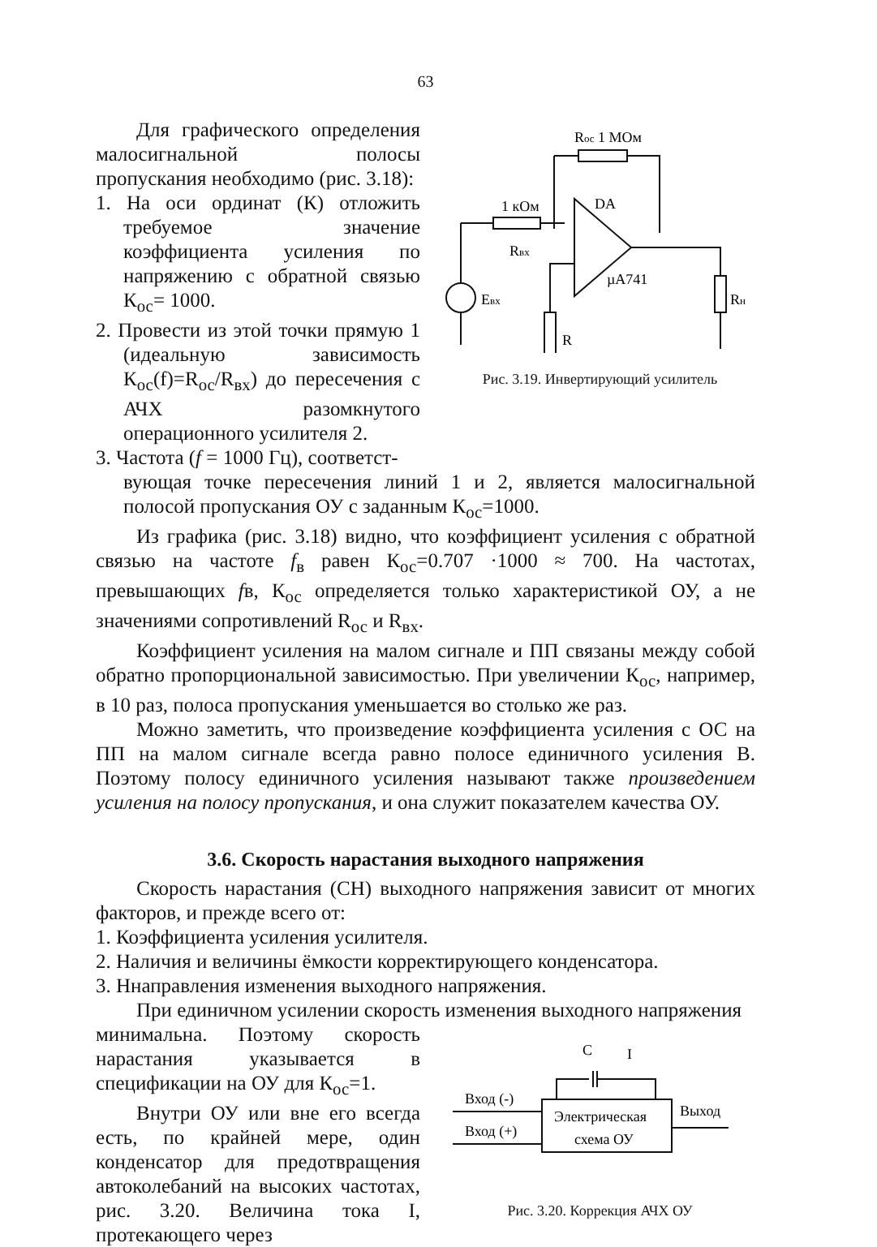63
Для графического определения малосигнальной полосы пропускания необходимо (рис. 3.18):
1. На оси ординат (К) отложить требуемое значение коэффициента усиления по напряжению с обратной связью К<sub>ос</sub>= 1000.
2. Провести из этой точки прямую 1 (идеальную зависимость К<sub>ос</sub>(f)=R<sub>ос</sub>/R<sub>вх</sub>) до пересечения с АЧХ разомкнутого операционного усилителя 2.
3. Частота (f = 1000 Гц), соответст-
Rос 1 МОм
1 кОм
Rвх
DA
µA741
Eвх
R
Rн
Рис. 3.19. Инвертирующий усилитель
вующая точке пересечения линий 1 и 2, является малосигнальной полосой пропускания ОУ с заданным К<sub>ос</sub>=1000.
Из графика (рис. 3.18) видно, что коэффициент усиления с обратной связью на частоте f<sub>в</sub> равен К<sub>ос</sub>=0.707 ·1000 ≈ 700. На частотах, превышающих fв, К<sub>ос</sub> определяется только характеристикой ОУ, а не значениями сопротивлений R<sub>ос</sub> и R<sub>вх</sub>.
Коэффициент усиления на малом сигнале и ПП связаны между собой обратно пропорциональной зависимостью. При увеличении К<sub>ос</sub>, например, в 10 раз, полоса пропускания уменьшается во столько же раз.
Можно заметить, что произведение коэффициента усиления с ОС на ПП на малом сигнале всегда равно полосе единичного усиления В. Поэтому полосу единичного усиления называют также произведением усиления на полосу пропускания, и она служит показателем качества ОУ.
3.6. Скорость нарастания выходного напряжения
Скорость нарастания (СН) выходного напряжения зависит от многих факторов, и прежде всего от:
1. Коэффициента усиления усилителя.
2. Наличия и величины ёмкости корректирующего конденсатора.
3. Ннаправления изменения выходного напряжения.
При единичном усилении скорость изменения выходного напряжения
минимальна. Поэтому скорость нарастания указывается в спецификации на ОУ для К<sub>ос</sub>=1.
Внутри ОУ или вне его всегда есть, по крайней мере, один конденсатор для предотвращения автоколебаний на высоких частотах, рис. 3.20. Величина тока I, протекающего через
C
I
Вход (-)
Вход (+)
Электрическая
схема ОУ
Выход
Рис. 3.20. Коррекция АЧХ ОУ